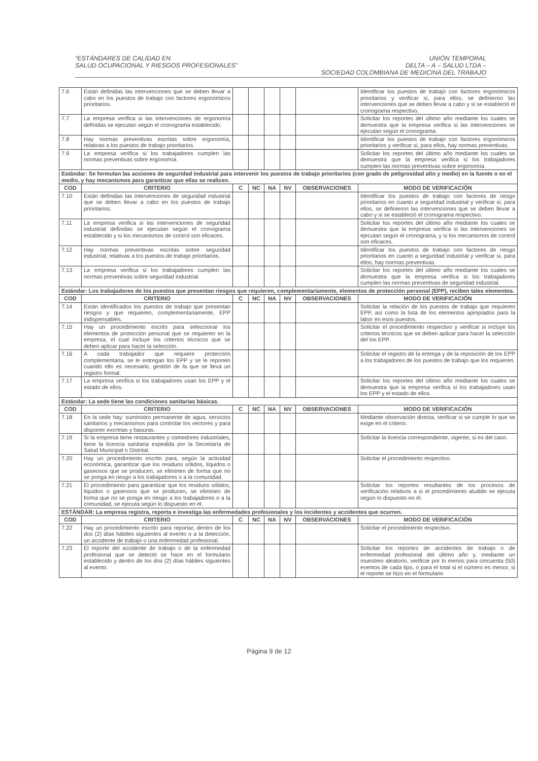“ESTÁNDARES DE CALIDAD EN
SALUD OCUPACIONAL Y RIESGOS PROFESIONALES”
UNIÓN TEMPORAL
DELTA – A – SALUD LTDA –
SOCIEDAD COLOMBIANA DE MEDICINA DEL TRABAJO
| 7.6 | Están definidas las intervenciones que se deben llevar a cabo en los puestos de trabajo con factores ergonómicos prioritarios. | | | | | | Identificar los puestos de trabajo con factores ergonómicos prioritarios y verificar si, para ellos, se definieron las intervenciones que se deben llevar a cabo y si se estableció el cronograma respectivo. |
| 7.7 | La empresa verifica si las intervenciones de ergonomía definidas se ejecutan según el cronograma establecido. | | | | | | Solicitar los reportes del último año mediante los cuales se demuestra que la empresa verifica si las intervenciones se ejecutan según el cronograma. |
| 7.8 | Hay normas preventivas escritas sobre ergonomía, relativas a los puestos de trabajo prioritarios. | | | | | | Identificar los puestos de trabajo con factores ergonómicos prioritarios y verificar si, para ellos, hay normas preventivas. |
| 7.9 | La empresa verifica si los trabajadores cumplen las normas preventivas sobre ergonomía. | | | | | | Solicitar los reportes del último año mediante los cuales se demuestra que la empresa verifica si los trabajadores cumplen las normas preventivas sobre ergonomía. |
| Estándar: Se formulan las acciones de seguridad industrial para intervenir los puestos de trabajo prioritarios (con grado de peligrosidad alto y medio) en la fuente o en el medio, y hay mecanismos para garantizar que ellas se realicen. | | | | | | | |
| COD | CRITERIO | C | NC | NA | NV | OBSERVACIONES | MODO DE VERIFICACIÓN |
| 7.10 | Están definidas las intervenciones de seguridad industrial que se deben llevar a cabo en los puestos de trabajo prioritarios. | | | | | | Identificar los puestos de trabajo con factores de riesgo prioritarios en cuanto a seguridad industrial y verificar si, para ellos, se definieron las intervenciones que se deben llevar a cabo y si se estableció el cronograma respectivo. |
| 7.11 | La empresa verifica si las intervenciones de seguridad industrial definidas se ejecutan según el cronograma establecido y si los mecanismos de control son eficaces. | | | | | | Solicitar los reportes del último año mediante los cuales se demuestra que la empresa verifica si las intervenciones se ejecutan según el cronograma, y si los mecanismos de control son eficaces. |
| 7.12 | Hay normas preventivas escritas sobre seguridad industrial, relativas a los puestos de trabajo prioritarios. | | | | | | Identificar los puestos de trabajo con factores de riesgo prioritarios en cuanto a seguridad industrial y verificar si, para ellos, hay normas preventivas. |
| 7.13 | La empresa verifica si los trabajadores cumplen las normas preventivas sobre seguridad industrial. | | | | | | Solicitar los reportes del último año mediante los cuales se demuestra que la empresa verifica si los trabajadores cumplen las normas preventivas de seguridad industrial. |
| Estándar: Los trabajadores de los puestos que presentan riesgos que requieren, complementariamente, elementos de protección personal (EPP), reciben tales elementos. | | | | | | | |
| COD | CRITERIO | C | NC | NA | NV | OBSERVACIONES | MODO DE VERIFICACIÓN |
| 7.14 | Están identificados los puestos de trabajo que presentan riesgos y que requieren, complementariamente, EPP indispensables. | | | | | | Solicitar la relación de los puestos de trabajo que requieren EPP, así como la lista de los elementos apropiados para la labor en esos puestos. |
| 7.15 | Hay un procedimiento escrito para seleccionar los elementos de protección personal que se requieren en la empresa, el cual incluye los criterios técnicos que se deben aplicar para hacer la selección. | | | | | | Solicitar el procedimiento respectivo y verificar si incluye los criterios técnicos que se deben aplicar para hacer la selección del los EPP. |
| 7.16 | A cada trabajador que requiere protección complementaria, se le entregan los EPP y se le reponen cuando ello es necesario, gestión de la que se lleva un registro formal. | | | | | | Solicitar el registro de la entrega y de la reposición de los EPP a los trabajadores de los puestos de trabajo que los requieren. |
| 7.17 | La empresa verifica si los trabajadores usan los EPP y el estado de ellos. | | | | | | Solicitar los reportes del último año mediante los cuales se demuestra que la empresa verifica si los trabajadores usan los EPP y el estado de ellos. |
| Estándar: La sede tiene las condiciones sanitarias básicas. | | | | | | | |
| COD | CRITERIO | C | NC | NA | NV | OBSERVACIONES | MODO DE VERIFICACIÓN |
| 7.18 | En la sede hay: suministro permanente de agua, servicios sanitarios y mecanismos para controlar los vectores y para disponer excretas y basuras. | | | | | | Mediante observación directa, verificar si se cumple lo que se exige en el criterio. |
| 7.19 | Si la empresa tiene restaurantes y comedores industriales, tiene la licencia sanitaria expedida por la Secretaría de Salud Municipal o Distrital. | | | | | | Solicitar la licencia correspondiente, vigente, si es del caso. |
| 7.20 | Hay un procedimiento escrito para, según la actividad económica, garantizar que los residuos sólidos, líquidos o gaseosos que se producen, se eliminen de forma que no se ponga en riesgo a los trabajadores o a la comunidad. | | | | | | Solicitar el procedimiento respectivo. |
| 7.21 | El procedimiento para garantizar que los residuos sólidos, líquidos o gaseosos que se producen, se eliminen de forma que no se ponga en riesgo a los trabajadores o a la comunidad, se ejecuta según lo dispuesto en él. | | | | | | Solicitar los reportes resultantes de los procesos de verificación relativos a si el procedimiento aludido se ejecuta según lo dispuesto en él. |
| ESTÁNDAR: La empresa registra, reporta e investiga las enfermedades profesionales y los incidentes y accidentes que ocurren. | | | | | | | |
| COD | CRITERIO | C | NC | NA | NV | OBSERVACIONES | MODO DE VERIFICACIÓN |
| 7.22 | Hay un procedimiento escrito para reportar, dentro de los dos (2) días hábiles siguientes al evento o a la detección, un accidente de trabajo o una enfermedad profesional. | | | | | | Solicitar el procedimiento respectivo. |
| 7.23 | El reporte del accidente de trabajo o de la enfermedad profesional que se detectó se hace en el formulario establecido y dentro de los dos (2) días hábiles siguientes al evento. | | | | | | Solicitar los reportes de accidentes de trabajo o de enfermedad profesional del último año y, mediante un muestreo aleatorio, verificar por lo menos para cincuenta (50) eventos de cada tipo, o para el total si el número es menor, si el reporte se hizo en el formulario |
Página 9 de 12